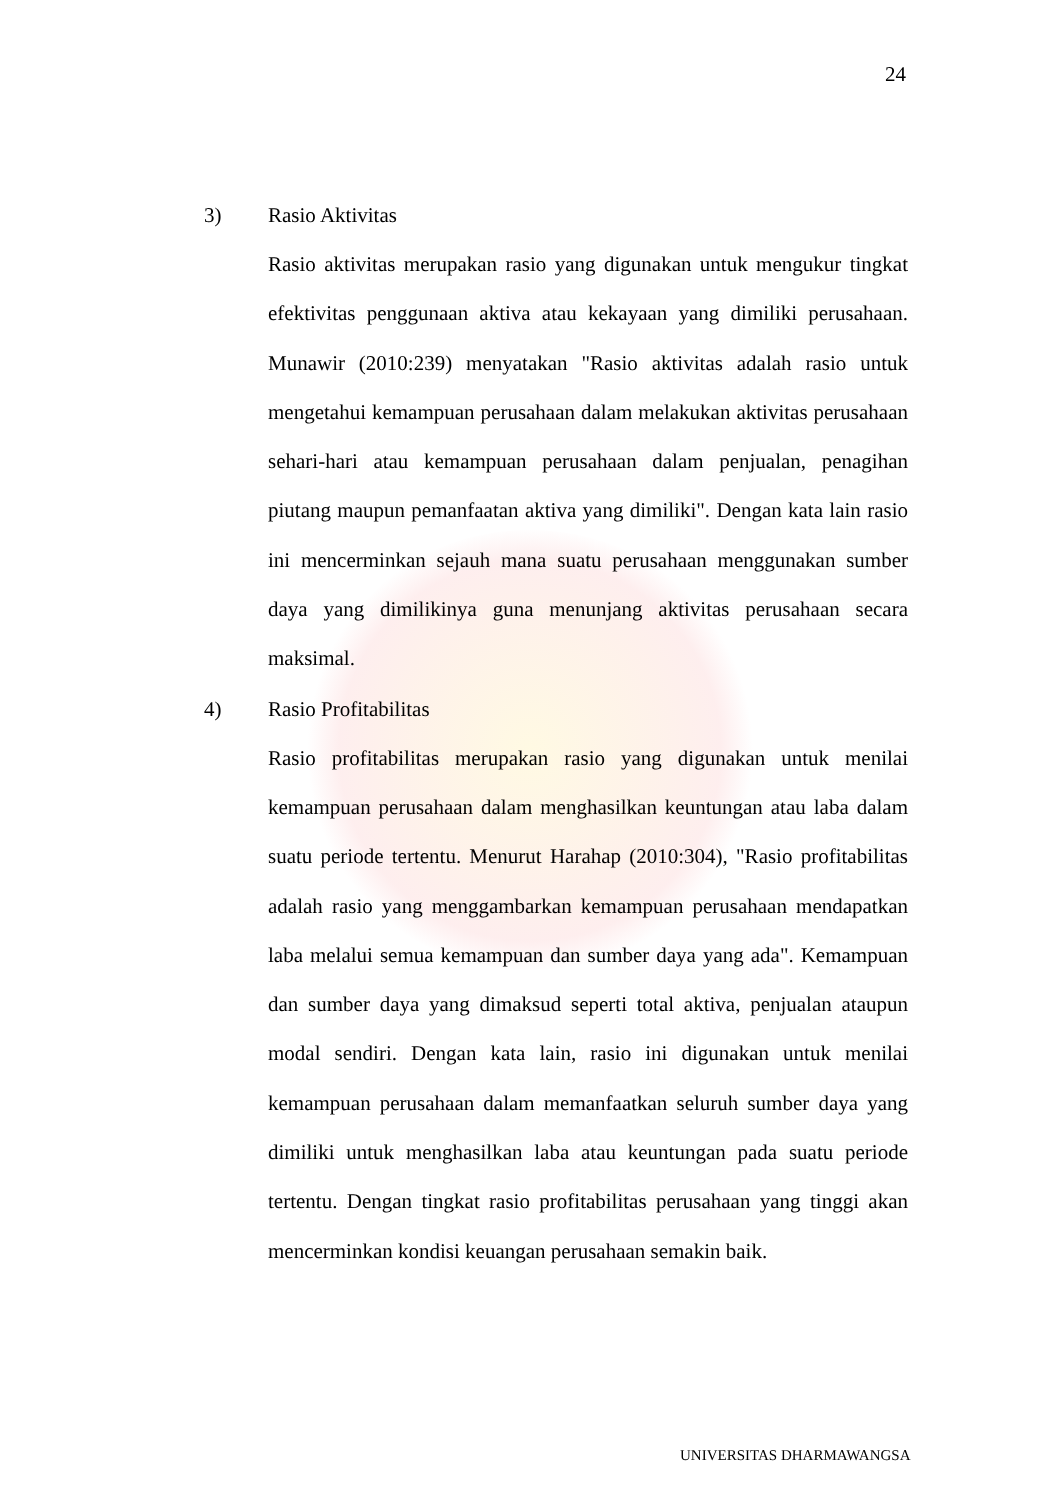24
3) Rasio Aktivitas
Rasio aktivitas merupakan rasio yang digunakan untuk mengukur tingkat efektivitas penggunaan aktiva atau kekayaan yang dimiliki perusahaan. Munawir (2010:239) menyatakan "Rasio aktivitas adalah rasio untuk mengetahui kemampuan perusahaan dalam melakukan aktivitas perusahaan sehari-hari atau kemampuan perusahaan dalam penjualan, penagihan piutang maupun pemanfaatan aktiva yang dimiliki". Dengan kata lain rasio ini mencerminkan sejauh mana suatu perusahaan menggunakan sumber daya yang dimilikinya guna menunjang aktivitas perusahaan secara maksimal.
4) Rasio Profitabilitas
Rasio profitabilitas merupakan rasio yang digunakan untuk menilai kemampuan perusahaan dalam menghasilkan keuntungan atau laba dalam suatu periode tertentu. Menurut Harahap (2010:304), "Rasio profitabilitas adalah rasio yang menggambarkan kemampuan perusahaan mendapatkan laba melalui semua kemampuan dan sumber daya yang ada". Kemampuan dan sumber daya yang dimaksud seperti total aktiva, penjualan ataupun modal sendiri. Dengan kata lain, rasio ini digunakan untuk menilai kemampuan perusahaan dalam memanfaatkan seluruh sumber daya yang dimiliki untuk menghasilkan laba atau keuntungan pada suatu periode tertentu. Dengan tingkat rasio profitabilitas perusahaan yang tinggi akan mencerminkan kondisi keuangan perusahaan semakin baik.
UNIVERSITAS DHARMAWANGSA